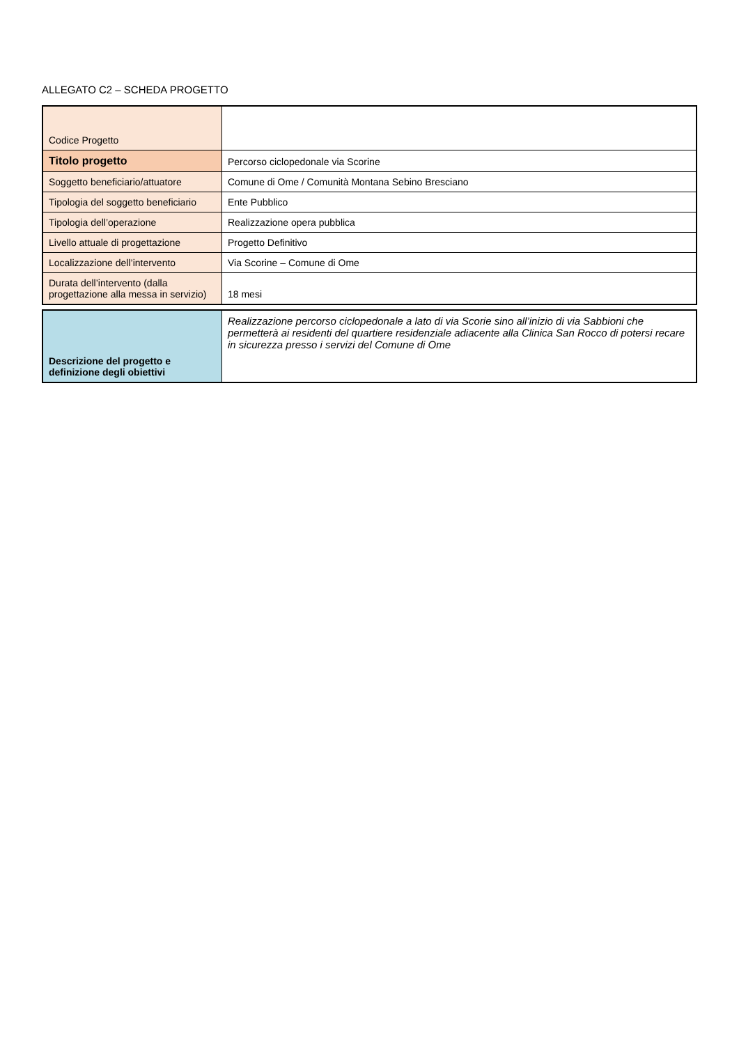ALLEGATO C2 – SCHEDA PROGETTO
| Codice Progetto | |
| Titolo progetto | Percorso ciclopedonale via Scorine |
| Soggetto beneficiario/attuatore | Comune di Ome / Comunità Montana Sebino Bresciano |
| Tipologia del soggetto beneficiario | Ente Pubblico |
| Tipologia dell’operazione | Realizzazione opera pubblica |
| Livello attuale di progettazione | Progetto Definitivo |
| Localizzazione dell’intervento | Via Scorine – Comune di Ome |
| Durata dell’intervento (dalla progettazione alla messa in servizio) | 18 mesi |
| Descrizione del progetto e definizione degli obiettivi | Realizzazione percorso ciclopedonale a lato di via Scorie sino all’inizio di via Sabbioni che permetterà ai residenti del quartiere residenziale adiacente alla Clinica San Rocco di potersi recare in sicurezza presso i servizi del Comune di Ome |